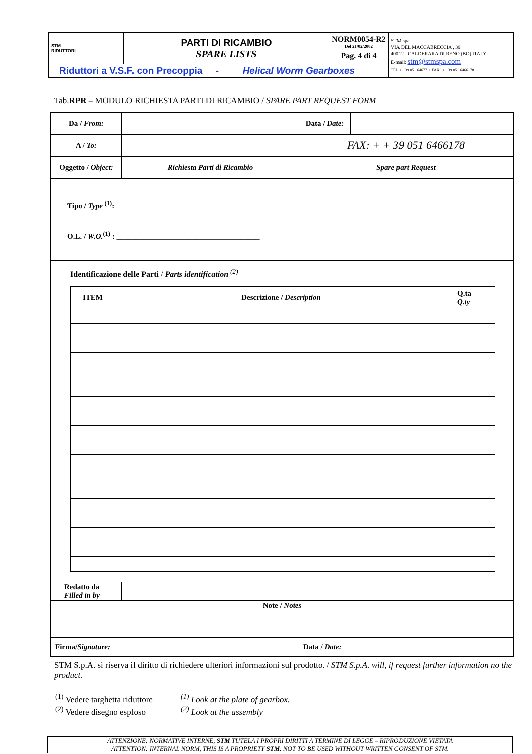| STM RIDUTTORI | PARTI DI RICAMBIO SPARE LISTS | NORM0054-R2 Del 21/02/2002 Pag. 4 di 4 | STM spa VIA DEL MACCABRECCIA , 39 40012 - CALDERARA DI RENO (BO) ITALY E-mail: stm@stmspa.com TEL ++ 39.051.6467711 FAX . ++ 39.051.6466178 |
| Riduttori a V.S.F. con Precoppia - Helical Worm Gearboxes | | | |
Tab.RPR – MODULO RICHIESTA PARTI DI RICAMBIO / SPARE PART REQUEST FORM
| Da / From: | | Data / Date: | |
| A / To: | | FAX: + + 39 051 6466178 | |
| Oggetto / Object: | Richiesta Parti di Ricambio | Spare part Request | |
| Tipo / Type <sup>(1)</sup>: ___________________________________________ O.L. / W.O.<sup>(1)</sup> : ______________________________________ | | | |
| Identificazione delle Parti / Parts identification <sup>(2)</sup> / ITEM / Descrizione / Description / Q.ta Q.ty / | | | |
| Redatto da Filled in by | | | |
| Note / Notes | | | |
| Firma/ Signature: | | Data / Date: | |
STM S.p.A. si riserva il diritto di richiedere ulteriori informazioni sul prodotto. / STM S.p.A. will, if request further information no the product.
<sup>(1)</sup> Vedere targhetta riduttore
<sup>(2)</sup> Vedere disegno esploso
<sup>(1)</sup> Look at the plate of gearbox.
<sup>(2)</sup> Look at the assembly
ATTENZIONE: NORMATIVE INTERNE, STM TUTELA I PROPRI DIRITTI A TERMINE DI LEGGE – RIPRODUZIONE VIETATA
ATTENTION: INTERNAL NORM, THIS IS A PROPRIETY STM. NOT TO BE USED WITHOUT WRITTEN CONSENT OF STM.